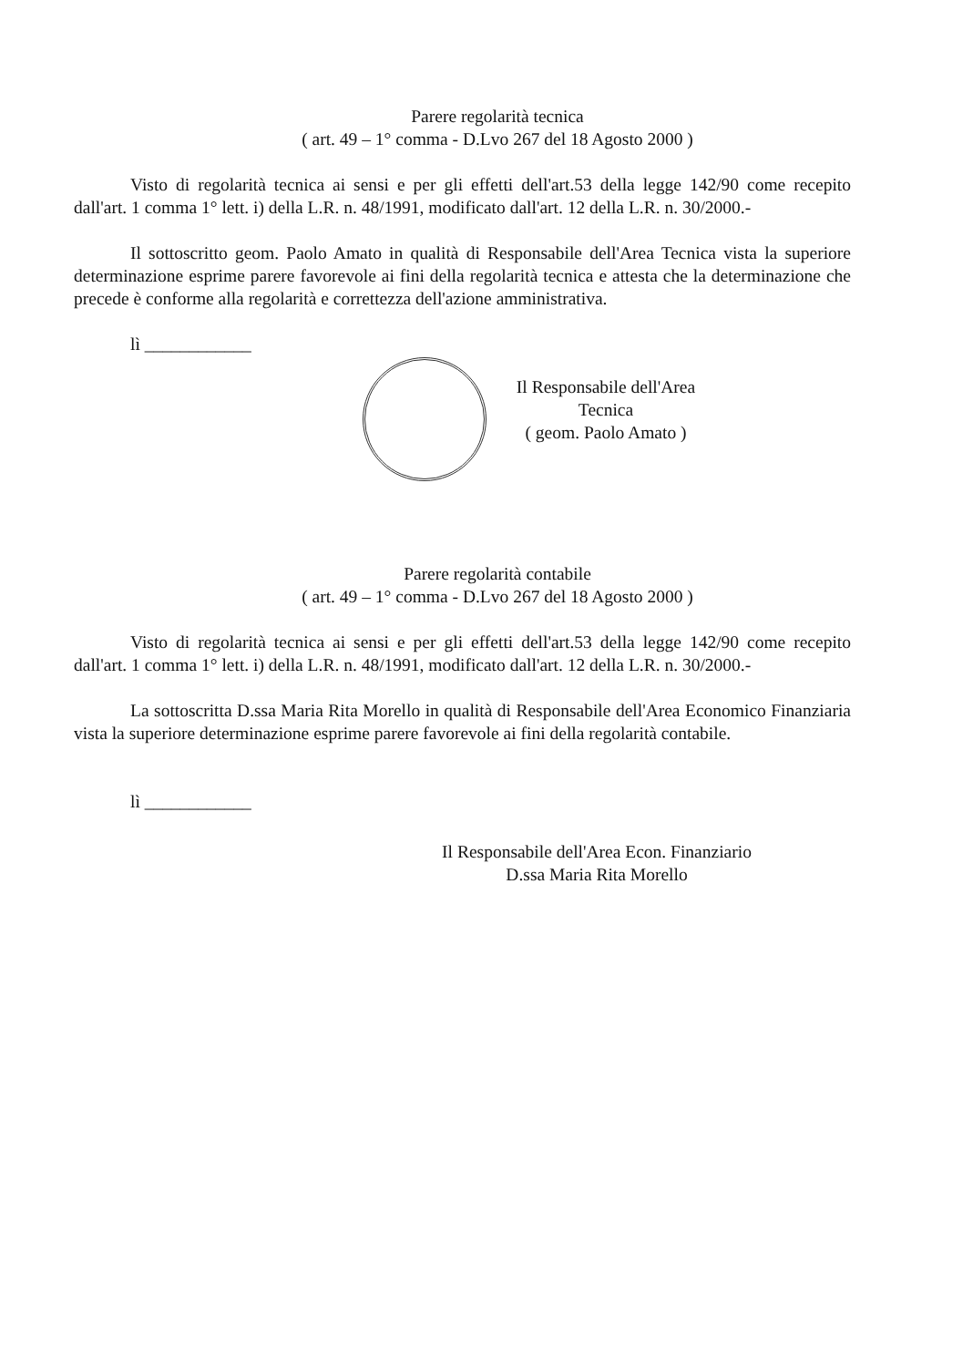Parere regolarità tecnica
( art. 49 – 1° comma - D.Lvo 267 del 18 Agosto 2000 )
Visto di regolarità tecnica ai sensi e per gli effetti dell'art.53 della legge 142/90 come recepito dall'art. 1 comma 1° lett. i) della L.R. n. 48/1991, modificato dall'art. 12 della L.R. n. 30/2000.-
Il sottoscritto geom. Paolo Amato in qualità di Responsabile dell'Area Tecnica vista la superiore determinazione esprime parere favorevole ai fini della regolarità tecnica e attesta che la determinazione che precede è conforme alla regolarità e correttezza dell'azione amministrativa.
lì ____________
Il Responsabile dell'Area Tecnica
( geom. Paolo Amato )
Parere regolarità contabile
( art. 49 – 1° comma - D.Lvo 267 del 18 Agosto 2000 )
Visto di regolarità tecnica ai sensi e per gli effetti dell'art.53 della legge 142/90 come recepito dall'art. 1 comma 1° lett. i) della L.R. n. 48/1991, modificato dall'art. 12 della L.R. n. 30/2000.-
La sottoscritta D.ssa Maria Rita Morello in qualità di Responsabile dell'Area Economico Finanziaria vista la superiore determinazione esprime parere favorevole ai fini della regolarità contabile.
lì ____________
Il Responsabile dell'Area Econ. Finanziario
D.ssa Maria Rita Morello